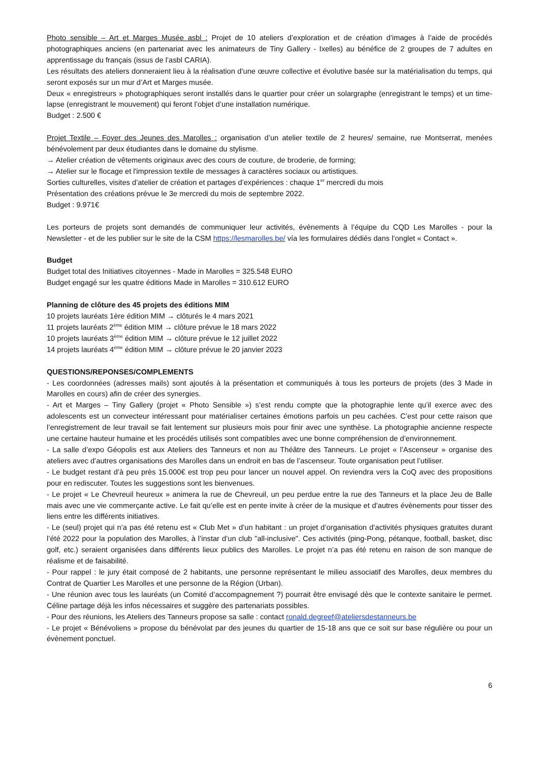Photo sensible – Art et Marges Musée asbl : Projet de 10 ateliers d’exploration et de création d’images à l’aide de procédés photographiques anciens (en partenariat avec les animateurs de Tiny Gallery - Ixelles) au bénéfice de 2 groupes de 7 adultes en apprentissage du français (issus de l’asbl CARIA).
Les résultats des ateliers donneraient lieu à la réalisation d’une œuvre collective et évolutive basée sur la matérialisation du temps, qui seront exposés sur un mur d’Art et Marges musée.
Deux « enregistreurs » photographiques seront installés dans le quartier pour créer un solargraphe (enregistrant le temps) et un time-lapse (enregistrant le mouvement) qui feront l’objet d’une installation numérique.
Budget : 2.500 €
Projet Textile – Foyer des Jeunes des Marolles : organisation d’un atelier textile de 2 heures/ semaine, rue Montserrat, menées bénévolement par deux étudiantes dans le domaine du stylisme.
→ Atelier création de vêtements originaux avec des cours de couture, de broderie, de forming;
→ Atelier sur le flocage et l'impression textile de messages à caractères sociaux ou artistiques.
Sorties culturelles, visites d’atelier de création et partages d’expériences : chaque 1<sup>er</sup> mercredi du mois
Présentation des créations prévue le 3e mercredi du mois de septembre 2022.
Budget : 9.971€
Les porteurs de projets sont demandés de communiquer leur activités, évènements à l’équipe du CQD Les Marolles - pour la Newsletter - et de les publier sur le site de la CSM https://lesmarolles.be/ vía les formulaires dédiés dans l’onglet « Contact ».
Budget
Budget total des Initiatives citoyennes - Made in Marolles = 325.548 EURO
Budget engagé sur les quatre éditions Made in Marolles = 310.612 EURO
Planning de clôture des 45 projets des éditions MIM
10 projets lauréats 1ère édition MIM → clôturés le 4 mars 2021
11 projets lauréats 2<sup>ème</sup> édition MIM → clôture prévue le 18 mars 2022
10 projets lauréats 3<sup>ème</sup> édition MIM → clôture prévue le 12 juillet 2022
14 projets lauréats 4<sup>ème</sup> édition MIM → clôture prévue le 20 janvier 2023
QUESTIONS/REPONSES/COMPLEMENTS
- Les coordonnées (adresses mails) sont ajoutés à la présentation et communiqués à tous les porteurs de projets (des 3 Made in Marolles en cours) afin de créer des synergies.
- Art et Marges – Tiny Gallery (projet « Photo Sensible ») s’est rendu compte que la photographie lente qu’il exerce avec des adolescents est un convecteur intéressant pour matérialiser certaines émotions parfois un peu cachées. C’est pour cette raison que l’enregistrement de leur travail se fait lentement sur plusieurs mois pour finir avec une synthèse. La photographie ancienne respecte une certaine hauteur humaine et les procédés utilisés sont compatibles avec une bonne compréhension de d’environnement.
- La salle d’expo Géopolis est aux Ateliers des Tanneurs et non au Théâtre des Tanneurs. Le projet « l’Ascenseur » organise des ateliers avec d’autres organisations des Marolles dans un endroit en bas de l’ascenseur. Toute organisation peut l’utiliser.
- Le budget restant d’à peu près 15.000€ est trop peu pour lancer un nouvel appel. On reviendra vers la CoQ avec des propositions pour en rediscuter. Toutes les suggestions sont les bienvenues.
- Le projet « Le Chevreuil heureux » animera la rue de Chevreuil, un peu perdue entre la rue des Tanneurs et la place Jeu de Balle mais avec une vie commerçante active. Le fait qu’elle est en pente invite à créer de la musique et d’autres évènements pour tisser des liens entre les différents initiatives.
- Le (seul) projet qui n’a pas été retenu est « Club Met » d’un habitant : un projet d’organisation d’activités physiques gratuites durant l’été 2022 pour la population des Marolles, à l’instar d’un club "all-inclusive". Ces activités (ping-Pong, pétanque, football, basket, disc golf, etc.) seraient organisées dans différents lieux publics des Marolles. Le projet n’a pas été retenu en raison de son manque de réalisme et de faisabilité.
- Pour rappel : le jury était composé de 2 habitants, une personne représentant le milieu associatif des Marolles, deux membres du Contrat de Quartier Les Marolles et une personne de la Région (Urban).
- Une réunion avec tous les lauréats (un Comité d’accompagnement ?) pourrait être envisagé dès que le contexte sanitaire le permet. Céline partage déjà les infos nécessaires et suggère des partenariats possibles.
- Pour des réunions, les Ateliers des Tanneurs propose sa salle : contact ronald.degreef@ateliersdestanneurs.be
- Le projet « Bénévoliens » propose du bénévolat par des jeunes du quartier de 15-18 ans que ce soit sur base régulière ou pour un évènement ponctuel.
6